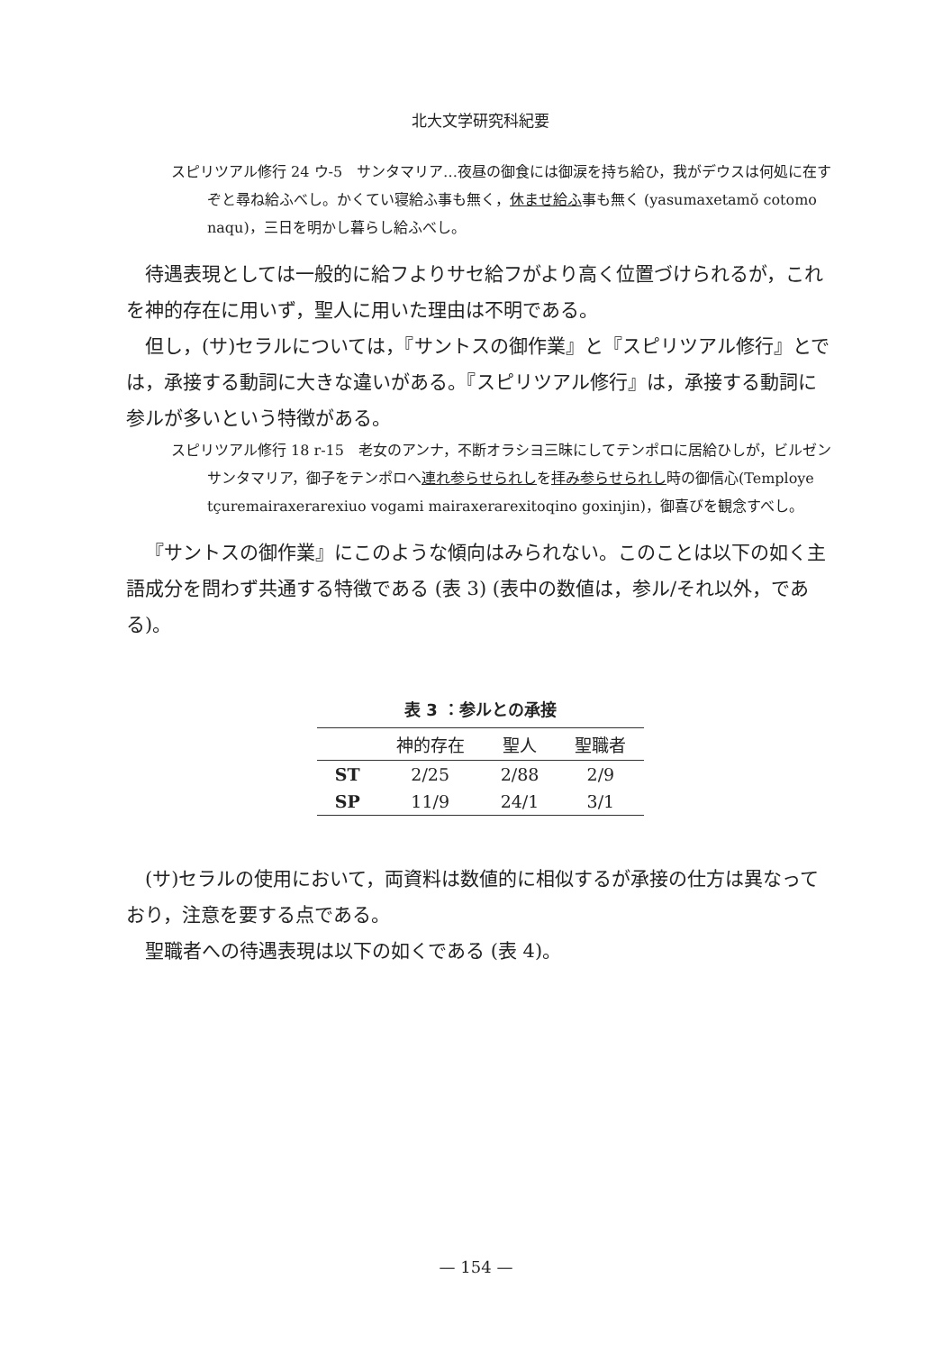北大文学研究科紀要
スピリツアル修行 24 ウ-5　サンタマリア…夜昼の御食には御涙を持ち給ひ，我がデウスは何処に在すぞと尋ね給ふべし。かくてい寝給ふ事も無く，休ませ給ふ事も無く (yasumaxetamŏ cotomo naqu)，三日を明かし暮らし給ふべし。
待遇表現としては一般的に給フよりサセ給フがより高く位置づけられるが，これを神的存在に用いず，聖人に用いた理由は不明である。
但し，(サ)セラルについては，『サントスの御作業』と『スピリツアル修行』とでは，承接する動詞に大きな違いがある。『スピリツアル修行』は，承接する動詞に参ルが多いという特徴がある。
スピリツアル修行 18 r-15　老女のアンナ，不断オラシヨ三昧にしてテンポロに居給ひしが，ビルゼンサンタマリア，御子をテンポロへ連れ参らせられしを拝み参らせられし時の御信心(Temploye tçuremairaxerarexiuo vogami mairaxerarexitoqino goxinjin)，御喜びを観念すべし。
『サントスの御作業』にこのような傾向はみられない。このことは以下の如く主語成分を問わず共通する特徴である (表 3) (表中の数値は，参ル/それ以外，である)。
表 3 ：参ルとの承接
| | 神的存在 | 聖人 | 聖職者 |
| --- | --- | --- | --- |
| ST | 2/25 | 2/88 | 2/9 |
| SP | 11/9 | 24/1 | 3/1 |
(サ)セラルの使用において，両資料は数値的に相似するが承接の仕方は異なっており，注意を要する点である。
聖職者への待遇表現は以下の如くである (表 4)。
— 154 —